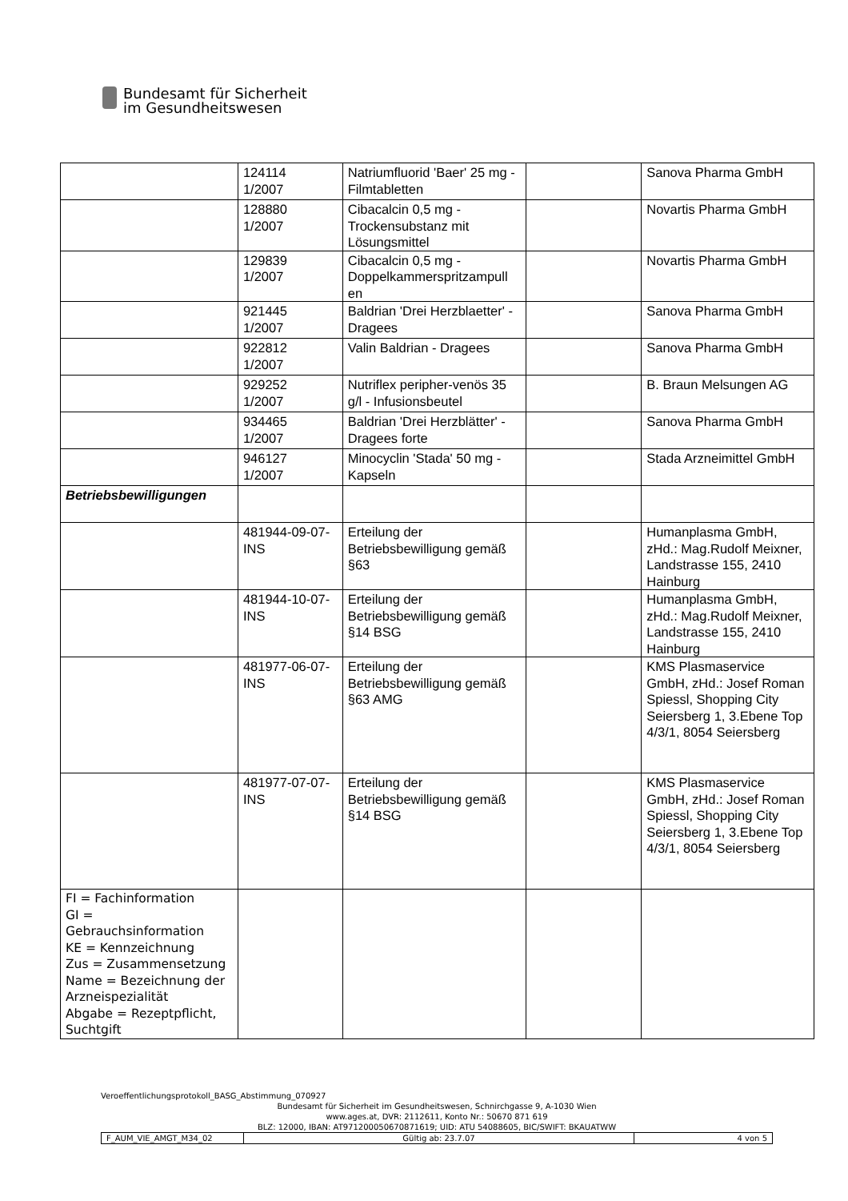Bundesamt für Sicherheit
im Gesundheitswesen
| | 124114 1/2007 | Natriumfluorid 'Baer' 25 mg - Filmtabletten | | Sanova Pharma GmbH |
| | 128880 1/2007 | Cibacalcin 0,5 mg - Trockensubstanz mit Lösungsmittel | | Novartis Pharma GmbH |
| | 129839 1/2007 | Cibacalcin 0,5 mg - Doppelkammerspritzampull en | | Novartis Pharma GmbH |
| | 921445 1/2007 | Baldrian 'Drei Herzblaetter' - Dragees | | Sanova Pharma GmbH |
| | 922812 1/2007 | Valin Baldrian - Dragees | | Sanova Pharma GmbH |
| | 929252 1/2007 | Nutriflex peripher-venös 35 g/l - Infusionsbeutel | | B. Braun Melsungen AG |
| | 934465 1/2007 | Baldrian 'Drei Herzblätter' - Dragees forte | | Sanova Pharma GmbH |
| | 946127 1/2007 | Minocyclin 'Stada' 50 mg - Kapseln | | Stada Arzneimittel GmbH |
| Betriebsbewilligungen | | | | |
| | 481944-09-07-INS | Erteilung der Betriebsbewilligung gemäß §63 | | Humanplasma GmbH, zHd.: Mag.Rudolf Meixner, Landstrasse 155, 2410 Hainburg |
| | 481944-10-07-INS | Erteilung der Betriebsbewilligung gemäß §14 BSG | | Humanplasma GmbH, zHd.: Mag.Rudolf Meixner, Landstrasse 155, 2410 Hainburg |
| | 481977-06-07-INS | Erteilung der Betriebsbewilligung gemäß §63 AMG | | KMS Plasmaservice GmbH, zHd.: Josef Roman Spiessl, Shopping City Seiersberg 1, 3.Ebene Top 4/3/1, 8054 Seiersberg |
| | 481977-07-07-INS | Erteilung der Betriebsbewilligung gemäß §14 BSG | | KMS Plasmaservice GmbH, zHd.: Josef Roman Spiessl, Shopping City Seiersberg 1, 3.Ebene Top 4/3/1, 8054 Seiersberg |
| FI = Fachinformation GI = Gebrauchsinformation KE = Kennzeichnung Zus = Zusammensetzung Name = Bezeichnung der Arzneispezialität Abgabe = Rezeptpflicht, Suchtgift | | | | |
Veroeffentlichungsprotokoll_BASG_Abstimmung_070927
Bundesamt für Sicherheit im Gesundheitswesen, Schnirchgasse 9, A-1030 Wien
www.ages.at, DVR: 2112611, Konto Nr.: 50670 871 619
BLZ: 12000, IBAN: AT971200050670871619; UID: ATU 54088605, BIC/SWIFT: BKAUATWW
| F_AUM_VIE_AMGT_M34_02 | Gültig ab: 23.7.07 | 4 von 5 |